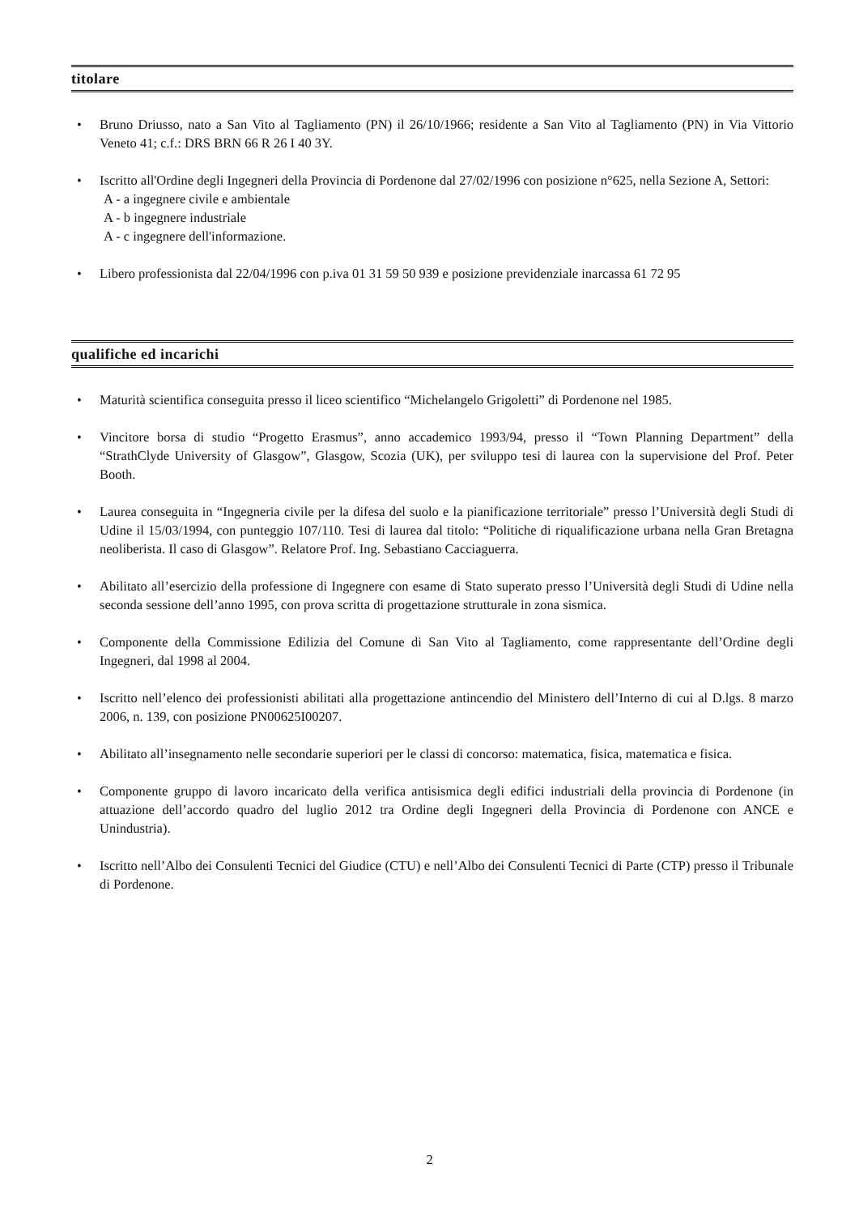titolare
• Bruno Driusso, nato a San Vito al Tagliamento (PN) il 26/10/1966; residente a San Vito al Tagliamento (PN) in Via Vittorio Veneto 41; c.f.: DRS BRN 66 R 26 I 40 3Y.
• Iscritto all'Ordine degli Ingegneri della Provincia di Pordenone dal 27/02/1996 con posizione n°625, nella Sezione A, Settori:
A - a ingegnere civile e ambientale
A - b ingegnere industriale
A - c ingegnere dell'informazione.
• Libero professionista dal 22/04/1996 con p.iva 01 31 59 50 939 e posizione previdenziale inarcassa 61 72 95
qualifiche ed incarichi
• Maturità scientifica conseguita presso il liceo scientifico “Michelangelo Grigoletti” di Pordenone nel 1985.
• Vincitore borsa di studio “Progetto Erasmus”, anno accademico 1993/94, presso il “Town Planning Department” della “StrathClyde University of Glasgow”, Glasgow, Scozia (UK), per sviluppo tesi di laurea con la supervisione del Prof. Peter Booth.
• Laurea conseguita in “Ingegneria civile per la difesa del suolo e la pianificazione territoriale” presso l’Università degli Studi di Udine il 15/03/1994, con punteggio 107/110. Tesi di laurea dal titolo: “Politiche di riqualificazione urbana nella Gran Bretagna neoliberista. Il caso di Glasgow”. Relatore Prof. Ing. Sebastiano Cacciaguerra.
• Abilitato all’esercizio della professione di Ingegnere con esame di Stato superato presso l’Università degli Studi di Udine nella seconda sessione dell’anno 1995, con prova scritta di progettazione strutturale in zona sismica.
• Componente della Commissione Edilizia del Comune di San Vito al Tagliamento, come rappresentante dell’Ordine degli Ingegneri, dal 1998 al 2004.
• Iscritto nell’elenco dei professionisti abilitati alla progettazione antincendio del Ministero dell’Interno di cui al D.lgs. 8 marzo 2006, n. 139, con posizione PN00625I00207.
• Abilitato all’insegnamento nelle secondarie superiori per le classi di concorso: matematica, fisica, matematica e fisica.
• Componente gruppo di lavoro incaricato della verifica antisismica degli edifici industriali della provincia di Pordenone (in attuazione dell’accordo quadro del luglio 2012 tra Ordine degli Ingegneri della Provincia di Pordenone con ANCE e Unindustria).
• Iscritto nell’Albo dei Consulenti Tecnici del Giudice (CTU) e nell’Albo dei Consulenti Tecnici di Parte (CTP) presso il Tribunale di Pordenone.
2